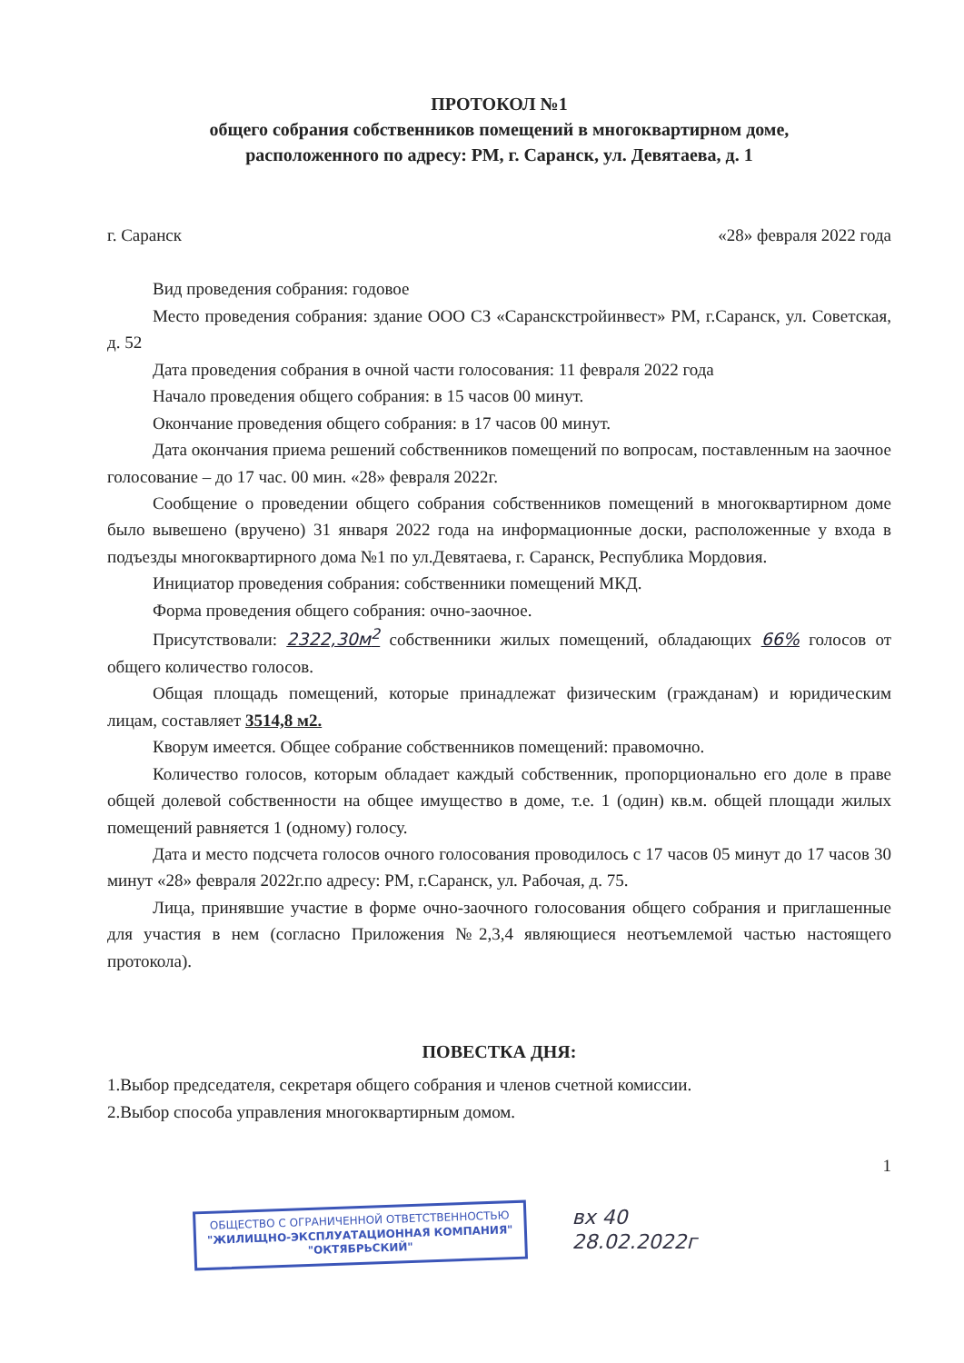ПРОТОКОЛ №1
общего собрания собственников помещений в многоквартирном доме,
расположенного по адресу: РМ, г. Саранск, ул. Девятаева, д. 1
г. Саранск «28» февраля 2022 года
Вид проведения собрания: годовое
Место проведения собрания: здание ООО СЗ «Саранскстройинвест» РМ, г.Саранск, ул. Советская, д. 52
Дата проведения собрания в очной части голосования: 11 февраля 2022 года
Начало проведения общего собрания: в 15 часов 00 минут.
Окончание проведения общего собрания: в 17 часов 00 минут.
Дата окончания приема решений собственников помещений по вопросам, поставленным на заочное голосование – до 17 час. 00 мин. «28» февраля 2022г.
Сообщение о проведении общего собрания собственников помещений в многоквартирном доме было вывешено (вручено) 31 января 2022 года на информационные доски, расположенные у входа в подъезды многоквартирного дома №1 по ул.Девятаева, г. Саранск, Республика Мордовия.
Инициатор проведения собрания: собственники помещений МКД.
Форма проведения общего собрания: очно-заочное.
Присутствовали: 2322,30м<sup>2</sup> собственники жилых помещений, обладающих 66% голосов от общего количество голосов.
Общая площадь помещений, которые принадлежат физическим (гражданам) и юридическим лицам, составляет 3514,8 м2.
Кворум имеется. Общее собрание собственников помещений: правомочно.
Количество голосов, которым обладает каждый собственник, пропорционально его доле в праве общей долевой собственности на общее имущество в доме, т.е. 1 (один) кв.м. общей площади жилых помещений равняется 1 (одному) голосу.
Дата и место подсчета голосов очного голосования проводилось с 17 часов 05 минут до 17 часов 30 минут «28» февраля 2022г.по адресу: РМ, г.Саранск, ул. Рабочая, д. 75.
Лица, принявшие участие в форме очно-заочного голосования общего собрания и приглашенные для участия в нем (согласно Приложения №2,3,4 являющиеся неотъемлемой частью настоящего протокола).
ПОВЕСТКА ДНЯ:
1.Выбор председателя, секретаря общего собрания и членов счетной комиссии.
2.Выбор способа управления многоквартирным домом.
1
ОБЩЕСТВО С ОГРАНИЧЕННОЙ ОТВЕТСТВЕННОСТЬЮ
"ЖИЛИЩНО-ЭКСПЛУАТАЦИОННАЯ КОМПАНИЯ"
"ОКТЯБРЬСКИЙ"
вх 40
28.02.2022г